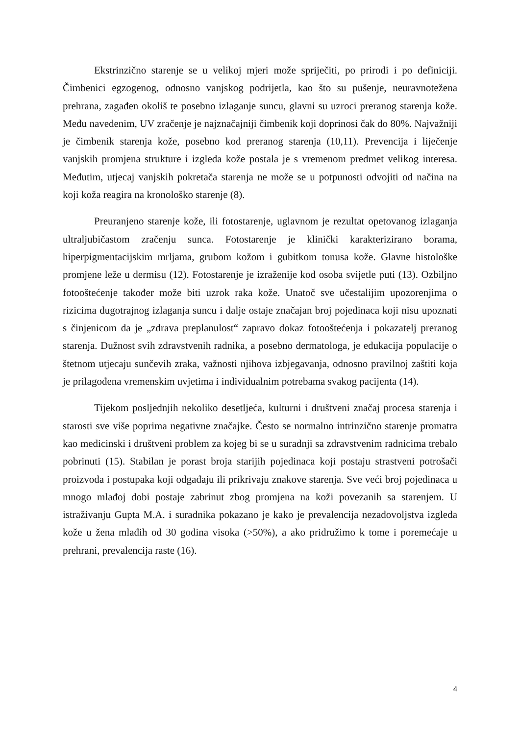Ekstrinzično starenje se u velikoj mjeri može spriječiti, po prirodi i po definiciji. Čimbenici egzogenog, odnosno vanjskog podrijetla, kao što su pušenje, neuravnotežena prehrana, zagađen okoliš te posebno izlaganje suncu, glavni su uzroci preranog starenja kože. Među navedenim, UV zračenje je najznačajniji čimbenik koji doprinosi čak do 80%. Najvažniji je čimbenik starenja kože, posebno kod preranog starenja (10,11). Prevencija i liječenje vanjskih promjena strukture i izgleda kože postala je s vremenom predmet velikog interesa. Međutim, utjecaj vanjskih pokretača starenja ne može se u potpunosti odvojiti od načina na koji koža reagira na kronološko starenje (8).
Preuranjeno starenje kože, ili fotostarenje, uglavnom je rezultat opetovanog izlaganja ultraljubičastom zračenju sunca. Fotostarenje je klinički karakterizirano borama, hiperpigmentacijskim mrljama, grubom kožom i gubitkom tonusa kože. Glavne histološke promjene leže u dermisu (12). Fotostarenje je izraženije kod osoba svijetle puti (13). Ozbiljno fotooštećenje također može biti uzrok raka kože. Unatoč sve učestalijim upozorenjima o rizicima dugotrajnog izlaganja suncu i dalje ostaje značajan broj pojedinaca koji nisu upoznati s činjenicom da je „zdrava preplanulost“ zapravo dokaz fotooštećenja i pokazatelj preranog starenja. Dužnost svih zdravstvenih radnika, a posebno dermatologa, je edukacija populacije o štetnom utjecaju sunčevih zraka, važnosti njihova izbjegavanja, odnosno pravilnoj zaštiti koja je prilagođena vremenskim uvjetima i individualnim potrebama svakog pacijenta (14).
Tijekom posljednjih nekoliko desetljeća, kulturni i društveni značaj procesa starenja i starosti sve više poprima negativne značajke. Često se normalno intrinzično starenje promatra kao medicinski i društveni problem za kojeg bi se u suradnji sa zdravstvenim radnicima trebalo pobrinuti (15). Stabilan je porast broja starijih pojedinaca koji postaju strastveni potrošači proizvoda i postupaka koji odgađaju ili prikrivaju znakove starenja. Sve veći broj pojedinaca u mnogo mlađoj dobi postaje zabrinut zbog promjena na koži povezanih sa starenjem. U istraživanju Gupta M.A. i suradnika pokazano je kako je prevalencija nezadovoljstva izgleda kože u žena mlađih od 30 godina visoka (>50%), a ako pridružimo k tome i poremećaje u prehrani, prevalencija raste (16).
4